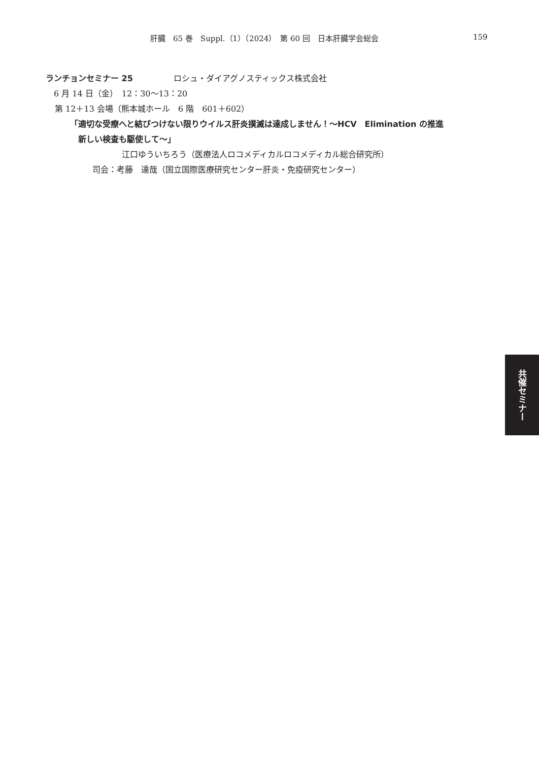肝臓　65 巻　Suppl.（1）（2024）　第 60 回　日本肝臓学会総会 159
ランチョンセミナー 25 ロシュ・ダイアグノスティックス株式会社
6 月 14 日（金）　12：30〜13：20
第 12＋13 会場（熊本城ホール　6 階　601＋602）
「適切な受療へと結びつけない限りウイルス肝炎撲滅は達成しません！〜HCV　Elimination の推進
新しい検査も駆使して〜」
江口ゆういちろう（医療法人ロコメディカルロコメディカル総合研究所）
司会：考藤　達哉（国立国際医療研究センター肝炎・免疫研究センター）
共催セミナー